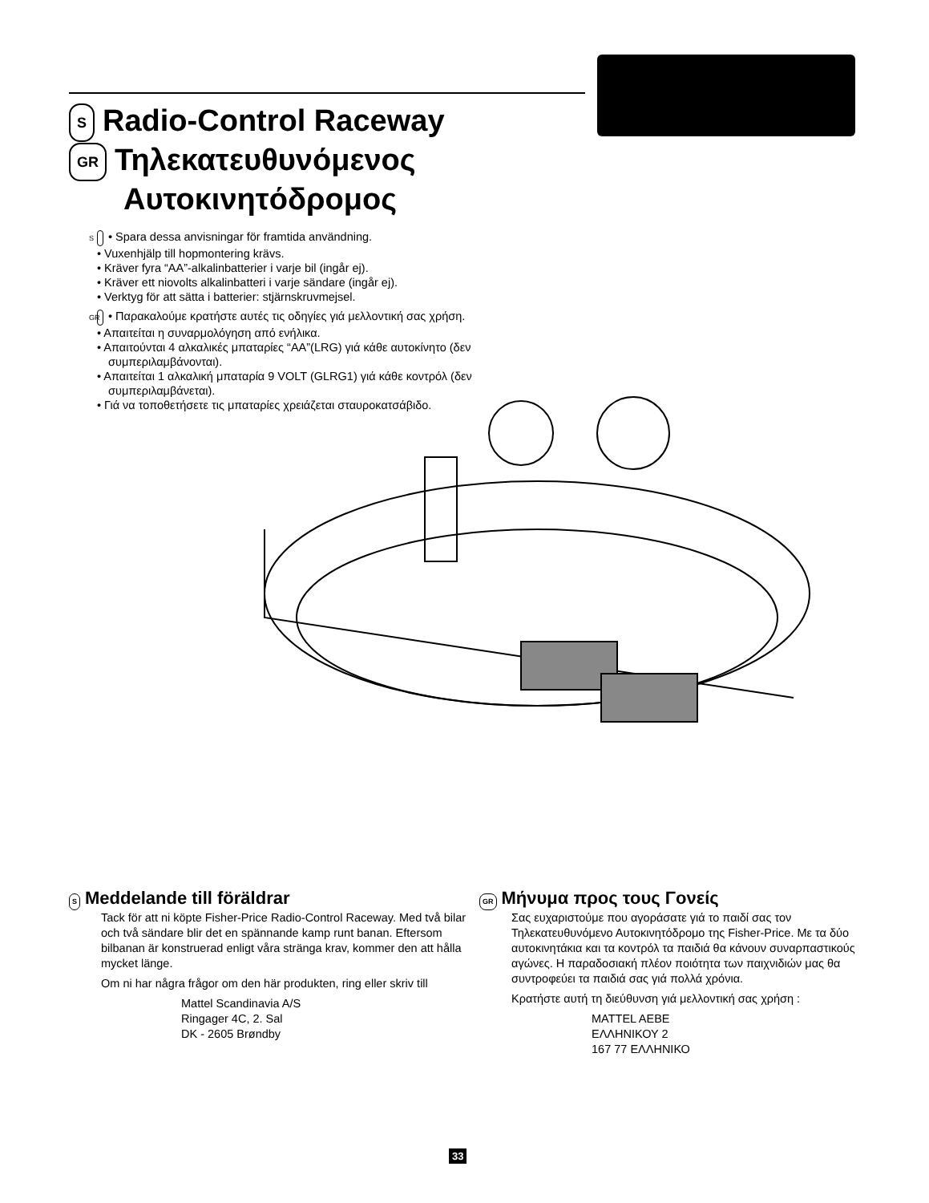S Radio-Control Raceway
GR Τηλεκατευθυνόμενος
Αυτοκινητόδρομος
S • Spara dessa anvisningar för framtida användning.
• Vuxenhjälp till hopmontering krävs.
• Kräver fyra “AA”-alkalinbatterier i varje bil (ingår ej).
• Kräver ett niovolts alkalinbatteri i varje sändare (ingår ej).
• Verktyg för att sätta i batterier: stjärnskruvmejsel.
GR • Παρακαλούμε κρατήστε αυτές τις οδηγίες γιά μελλοντική σας χρήση.
• Απαιτείται η συναρμολόγηση από ενήλικα.
• Απαιτούνται 4 αλκαλικές μπαταρίες “AA”(LRG) γιά κάθε αυτοκίνητο (δεν συμπεριλαμβάνονται).
• Απαιτείται 1 αλκαλική μπαταρία 9 VOLT (GLRG1) γιά κάθε κοντρόλ (δεν συμπεριλαμβάνεται).
• Γιά να τοποθετήσετε τις μπαταρίες χρειάζεται σταυροκατσάβιδο.
S Meddelande till föräldrar
Tack för att ni köpte Fisher-Price Radio-Control Raceway. Med två bilar och två sändare blir det en spännande kamp runt banan. Eftersom bilbanan är konstruerad enligt våra stränga krav, kommer den att hålla mycket länge.
Om ni har några frågor om den här produkten, ring eller skriv till
Mattel Scandinavia A/S
Ringager 4C, 2. Sal
DK - 2605 Brøndby
GR Μήνυμα προς τους Γονείς
Σας ευχαριστούμε που αγοράσατε γιά το παιδί σας τον Τηλεκατευθυνόμενο Αυτοκινητόδρομο της Fisher-Price. Με τα δύο αυτοκινητάκια και τα κοντρόλ τα παιδιά θα κάνουν συναρπαστικούς αγώνες. Η παραδοσιακή πλέον ποιότητα των παιχνιδιών μας θα συντροφεύει τα παιδιά σας γιά πολλά χρόνια.
Κρατήστε αυτή τη διεύθυνση γιά μελλοντική σας χρήση :
MATTEL AEBE
ΕΛΛΗΝΙΚΟΥ 2
167 77 ΕΛΛΗΝΙΚΟ
33